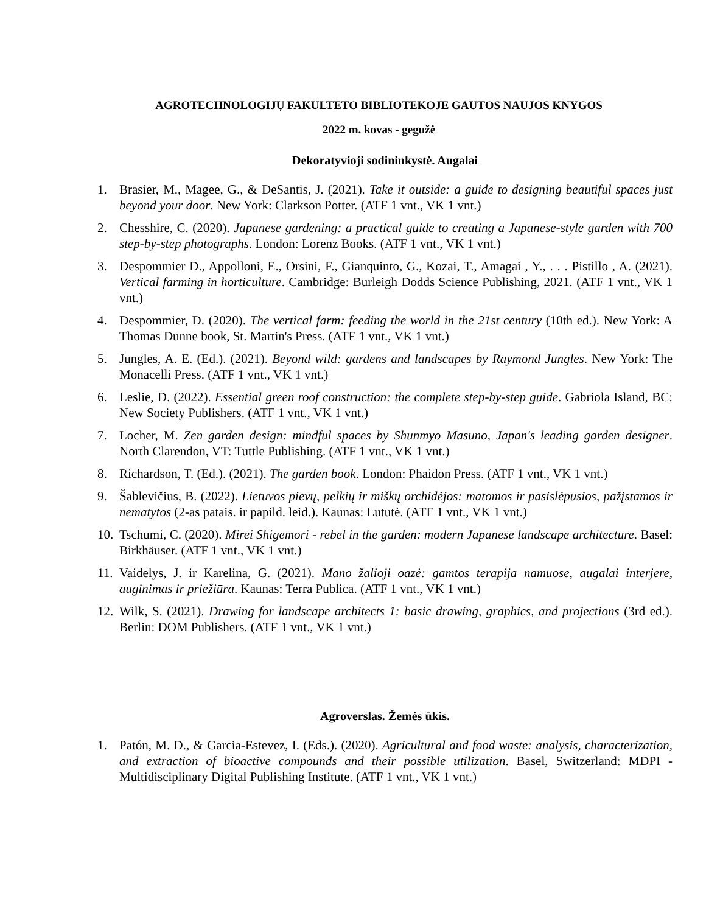AGROTECHNOLOGIJŲ FAKULTETO BIBLIOTEKOJE GAUTOS NAUJOS KNYGOS
2022 m. kovas - gegužė
Dekoratyvioji sodininkystė. Augalai
1. Brasier, M., Magee, G., & DeSantis, J. (2021). Take it outside: a guide to designing beautiful spaces just beyond your door. New York: Clarkson Potter. (ATF 1 vnt., VK 1 vnt.)
2. Chesshire, C. (2020). Japanese gardening: a practical guide to creating a Japanese-style garden with 700 step-by-step photographs. London: Lorenz Books. (ATF 1 vnt., VK 1 vnt.)
3. Despommier D., Appolloni, E., Orsini, F., Gianquinto, G., Kozai, T., Amagai , Y., . . . Pistillo , A. (2021). Vertical farming in horticulture. Cambridge: Burleigh Dodds Science Publishing, 2021. (ATF 1 vnt., VK 1 vnt.)
4. Despommier, D. (2020). The vertical farm: feeding the world in the 21st century (10th ed.). New York: A Thomas Dunne book, St. Martin's Press. (ATF 1 vnt., VK 1 vnt.)
5. Jungles, A. E. (Ed.). (2021). Beyond wild: gardens and landscapes by Raymond Jungles. New York: The Monacelli Press. (ATF 1 vnt., VK 1 vnt.)
6. Leslie, D. (2022). Essential green roof construction: the complete step-by-step guide. Gabriola Island, BC: New Society Publishers. (ATF 1 vnt., VK 1 vnt.)
7. Locher, M. Zen garden design: mindful spaces by Shunmyo Masuno, Japan's leading garden designer. North Clarendon, VT: Tuttle Publishing. (ATF 1 vnt., VK 1 vnt.)
8. Richardson, T. (Ed.). (2021). The garden book. London: Phaidon Press. (ATF 1 vnt., VK 1 vnt.)
9. Šablevičius, B. (2022). Lietuvos pievų, pelkių ir miškų orchidėjos: matomos ir pasislėpusios, pažįstamos ir nematytos (2-as patais. ir papild. leid.). Kaunas: Lututė. (ATF 1 vnt., VK 1 vnt.)
10.
Tschumi, C. (2020). Mirei Shigemori - rebel in the garden: modern Japanese landscape architecture. Basel: Birkhäuser. (ATF 1 vnt., VK 1 vnt.)
11.
Vaidelys, J. ir Karelina, G. (2021). Mano žalioji oazė: gamtos terapija namuose, augalai interjere, auginimas ir priežiūra. Kaunas: Terra Publica. (ATF 1 vnt., VK 1 vnt.)
12.
Wilk, S. (2021). Drawing for landscape architects 1: basic drawing, graphics, and projections (3rd ed.). Berlin: DOM Publishers. (ATF 1 vnt., VK 1 vnt.)
Agroverslas. Žemės ūkis.
1. Patón, M. D., & Garcia-Estevez, I. (Eds.). (2020). Agricultural and food waste: analysis, characterization, and extraction of bioactive compounds and their possible utilization. Basel, Switzerland: MDPI - Multidisciplinary Digital Publishing Institute. (ATF 1 vnt., VK 1 vnt.)